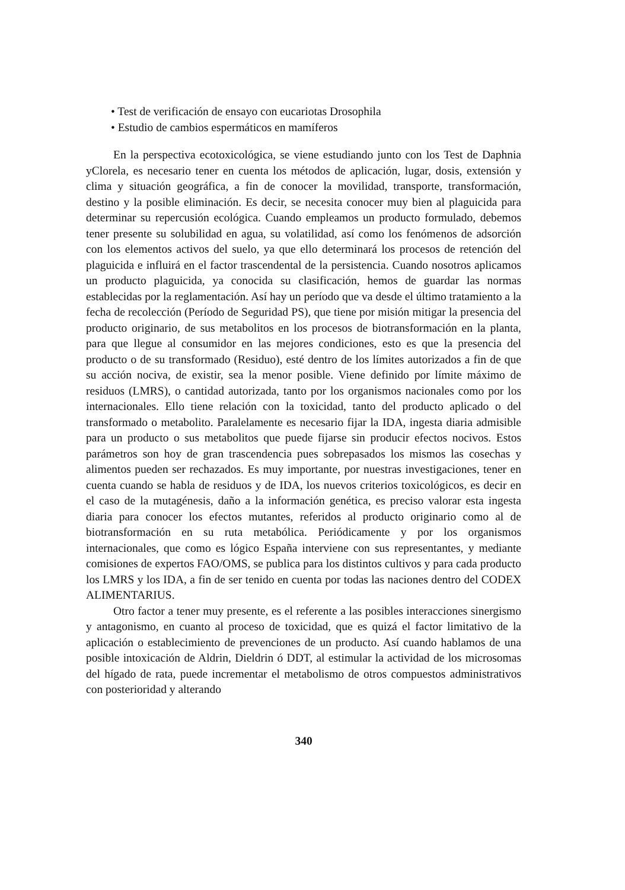• Test de verificación de ensayo con eucariotas Drosophila
• Estudio de cambios espermáticos en mamíferos
En la perspectiva ecotoxicológica, se viene estudiando junto con los Test de Daphnia yClorela, es necesario tener en cuenta los métodos de aplicación, lugar, dosis, extensión y clima y situación geográfica, a fin de conocer la movilidad, transporte, transformación, destino y la posible eliminación. Es decir, se necesita conocer muy bien al plaguicida para determinar su repercusión ecológica. Cuando empleamos un producto formulado, debemos tener presente su solubilidad en agua, su volatilidad, así como los fenómenos de adsorción con los elementos activos del suelo, ya que ello determinará los procesos de retención del plaguicida e influirá en el factor trascendental de la persistencia. Cuando nosotros aplicamos un producto plaguicida, ya conocida su clasificación, hemos de guardar las normas establecidas por la reglamentación. Así hay un período que va desde el último tratamiento a la fecha de recolección (Período de Seguridad PS), que tiene por misión mitigar la presencia del producto originario, de sus metabolitos en los procesos de biotransformación en la planta, para que llegue al consumidor en las mejores condiciones, esto es que la presencia del producto o de su transformado (Residuo), esté dentro de los límites autorizados a fin de que su acción nociva, de existir, sea la menor posible. Viene definido por límite máximo de residuos (LMRS), o cantidad autorizada, tanto por los organismos nacionales como por los internacionales. Ello tiene relación con la toxicidad, tanto del producto aplicado o del transformado o metabolito. Paralelamente es necesario fijar la IDA, ingesta diaria admisible para un producto o sus metabolitos que puede fijarse sin producir efectos nocivos. Estos parámetros son hoy de gran trascendencia pues sobrepasados los mismos las cosechas y alimentos pueden ser rechazados. Es muy importante, por nuestras investigaciones, tener en cuenta cuando se habla de residuos y de IDA, los nuevos criterios toxicológicos, es decir en el caso de la mutagénesis, daño a la información genética, es preciso valorar esta ingesta diaria para conocer los efectos mutantes, referidos al producto originario como al de biotransformación en su ruta metabólica. Periódicamente y por los organismos internacionales, que como es lógico España interviene con sus representantes, y mediante comisiones de expertos FAO/OMS, se publica para los distintos cultivos y para cada producto los LMRS y los IDA, a fin de ser tenido en cuenta por todas las naciones dentro del CODEX ALIMENTARIUS.
Otro factor a tener muy presente, es el referente a las posibles interacciones sinergismo y antagonismo, en cuanto al proceso de toxicidad, que es quizá el factor limitativo de la aplicación o establecimiento de prevenciones de un producto. Así cuando hablamos de una posible intoxicación de Aldrin, Dieldrin ó DDT, al estimular la actividad de los microsomas del hígado de rata, puede incrementar el metabolismo de otros compuestos administrativos con posterioridad y alterando
340